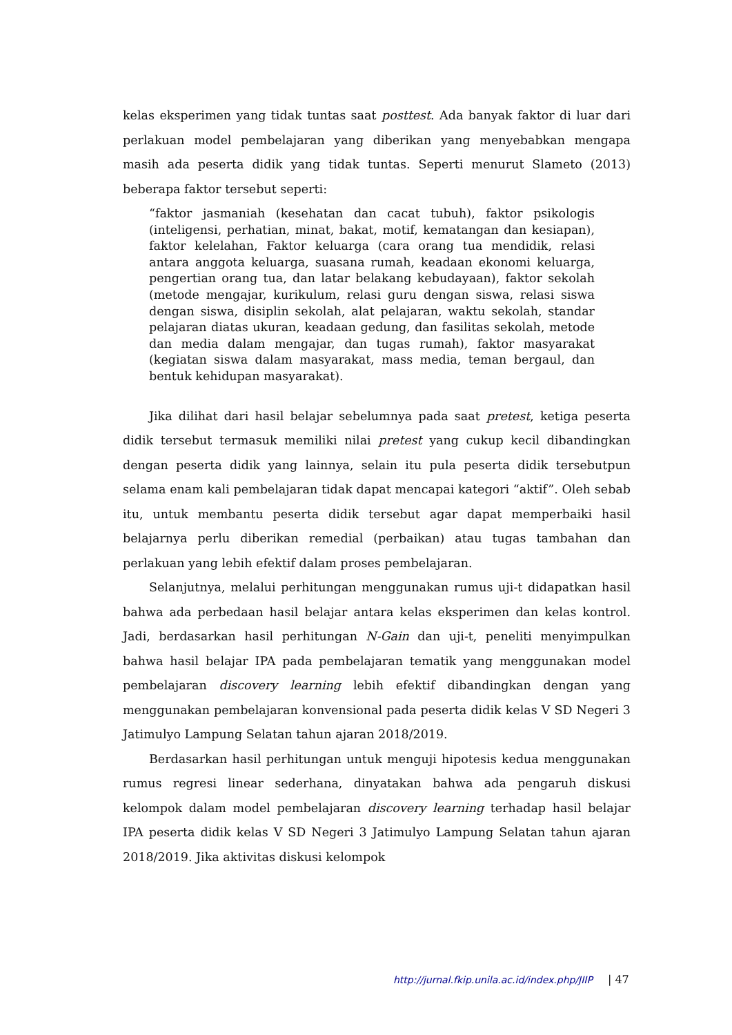kelas eksperimen yang tidak tuntas saat posttest. Ada banyak faktor di luar dari perlakuan model pembelajaran yang diberikan yang menyebabkan mengapa masih ada peserta didik yang tidak tuntas. Seperti menurut Slameto (2013) beberapa faktor tersebut seperti:
“faktor jasmaniah (kesehatan dan cacat tubuh), faktor psikologis (inteligensi, perhatian, minat, bakat, motif, kematangan dan kesiapan), faktor kelelahan, Faktor keluarga (cara orang tua mendidik, relasi antara anggota keluarga, suasana rumah, keadaan ekonomi keluarga, pengertian orang tua, dan latar belakang kebudayaan), faktor sekolah (metode mengajar, kurikulum, relasi guru dengan siswa, relasi siswa dengan siswa, disiplin sekolah, alat pelajaran, waktu sekolah, standar pelajaran diatas ukuran, keadaan gedung, dan fasilitas sekolah, metode dan media dalam mengajar, dan tugas rumah), faktor masyarakat (kegiatan siswa dalam masyarakat, mass media, teman bergaul, dan bentuk kehidupan masyarakat).
Jika dilihat dari hasil belajar sebelumnya pada saat pretest, ketiga peserta didik tersebut termasuk memiliki nilai pretest yang cukup kecil dibandingkan dengan peserta didik yang lainnya, selain itu pula peserta didik tersebutpun selama enam kali pembelajaran tidak dapat mencapai kategori “aktif”. Oleh sebab itu, untuk membantu peserta didik tersebut agar dapat memperbaiki hasil belajarnya perlu diberikan remedial (perbaikan) atau tugas tambahan dan perlakuan yang lebih efektif dalam proses pembelajaran.
Selanjutnya, melalui perhitungan menggunakan rumus uji-t didapatkan hasil bahwa ada perbedaan hasil belajar antara kelas eksperimen dan kelas kontrol. Jadi, berdasarkan hasil perhitungan N-Gain dan uji-t, peneliti menyimpulkan bahwa hasil belajar IPA pada pembelajaran tematik yang menggunakan model pembelajaran discovery learning lebih efektif dibandingkan dengan yang menggunakan pembelajaran konvensional pada peserta didik kelas V SD Negeri 3 Jatimulyo Lampung Selatan tahun ajaran 2018/2019.
Berdasarkan hasil perhitungan untuk menguji hipotesis kedua menggunakan rumus regresi linear sederhana, dinyatakan bahwa ada pengaruh diskusi kelompok dalam model pembelajaran discovery learning terhadap hasil belajar IPA peserta didik kelas V SD Negeri 3 Jatimulyo Lampung Selatan tahun ajaran 2018/2019. Jika aktivitas diskusi kelompok
http://jurnal.fkip.unila.ac.id/index.php/JIIP | 47